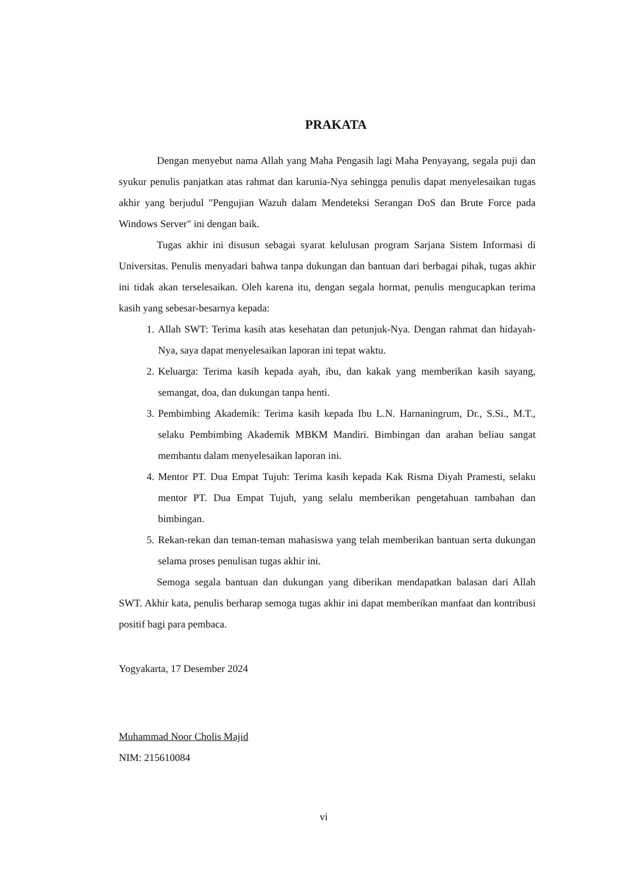PRAKATA
Dengan menyebut nama Allah yang Maha Pengasih lagi Maha Penyayang, segala puji dan syukur penulis panjatkan atas rahmat dan karunia-Nya sehingga penulis dapat menyelesaikan tugas akhir yang berjudul "Pengujian Wazuh dalam Mendeteksi Serangan DoS dan Brute Force pada Windows Server" ini dengan baik.
Tugas akhir ini disusun sebagai syarat kelulusan program Sarjana Sistem Informasi di Universitas. Penulis menyadari bahwa tanpa dukungan dan bantuan dari berbagai pihak, tugas akhir ini tidak akan terselesaikan. Oleh karena itu, dengan segala hormat, penulis mengucapkan terima kasih yang sebesar-besarnya kepada:
1. Allah SWT: Terima kasih atas kesehatan dan petunjuk-Nya. Dengan rahmat dan hidayah-Nya, saya dapat menyelesaikan laporan ini tepat waktu.
2. Keluarga: Terima kasih kepada ayah, ibu, dan kakak yang memberikan kasih sayang, semangat, doa, dan dukungan tanpa henti.
3. Pembimbing Akademik: Terima kasih kepada Ibu L.N. Harnaningrum, Dr., S.Si., M.T., selaku Pembimbing Akademik MBKM Mandiri. Bimbingan dan arahan beliau sangat membantu dalam menyelesaikan laporan ini.
4. Mentor PT. Dua Empat Tujuh: Terima kasih kepada Kak Risma Diyah Pramesti, selaku mentor PT. Dua Empat Tujuh, yang selalu memberikan pengetahuan tambahan dan bimbingan.
5. Rekan-rekan dan teman-teman mahasiswa yang telah memberikan bantuan serta dukungan selama proses penulisan tugas akhir ini.
Semoga segala bantuan dan dukungan yang diberikan mendapatkan balasan dari Allah SWT. Akhir kata, penulis berharap semoga tugas akhir ini dapat memberikan manfaat dan kontribusi positif bagi para pembaca.
Yogyakarta, 17 Desember 2024
Muhammad Noor Cholis Majid
NIM: 215610084
vi